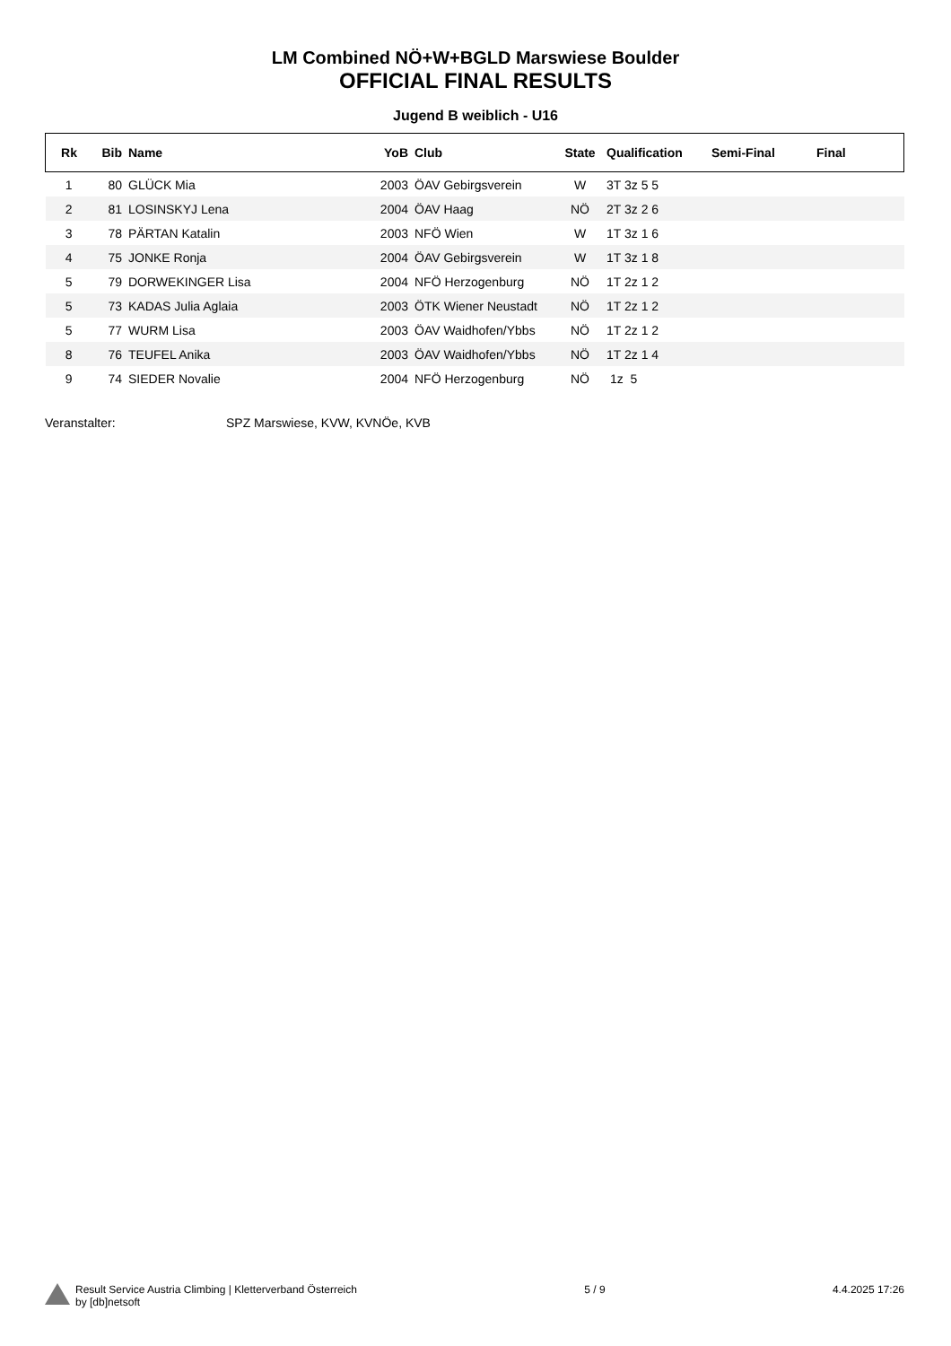LM Combined NÖ+W+BGLD Marswiese Boulder
OFFICIAL FINAL RESULTS
Jugend B weiblich - U16
| Rk | Bib | Name | YoB | Club | State | Qualification | Semi-Final | Final |
| --- | --- | --- | --- | --- | --- | --- | --- | --- |
| 1 | 80 | GLÜCK Mia | 2003 | ÖAV Gebirgsverein | W | 3T 3z 5 5 | | |
| 2 | 81 | LOSINSKYJ Lena | 2004 | ÖAV Haag | NÖ | 2T 3z 2 6 | | |
| 3 | 78 | PÄRTAN Katalin | 2003 | NFÖ Wien | W | 1T 3z 1 6 | | |
| 4 | 75 | JONKE Ronja | 2004 | ÖAV Gebirgsverein | W | 1T 3z 1 8 | | |
| 5 | 79 | DORWEKINGER Lisa | 2004 | NFÖ Herzogenburg | NÖ | 1T 2z 1 2 | | |
| 5 | 73 | KADAS Julia Aglaia | 2003 | ÖTK Wiener Neustadt | NÖ | 1T 2z 1 2 | | |
| 5 | 77 | WURM Lisa | 2003 | ÖAV Waidhofen/Ybbs | NÖ | 1T 2z 1 2 | | |
| 8 | 76 | TEUFEL Anika | 2003 | ÖAV Waidhofen/Ybbs | NÖ | 1T 2z 1 4 | | |
| 9 | 74 | SIEDER Novalie | 2004 | NFÖ Herzogenburg | NÖ | 1z 5 | | |
Veranstalter: SPZ Marswiese, KVW, KVNÖe, KVB
Result Service Austria Climbing | Kletterverband Österreich
by [db]netsoft
5 / 9 4.4.2025 17:26